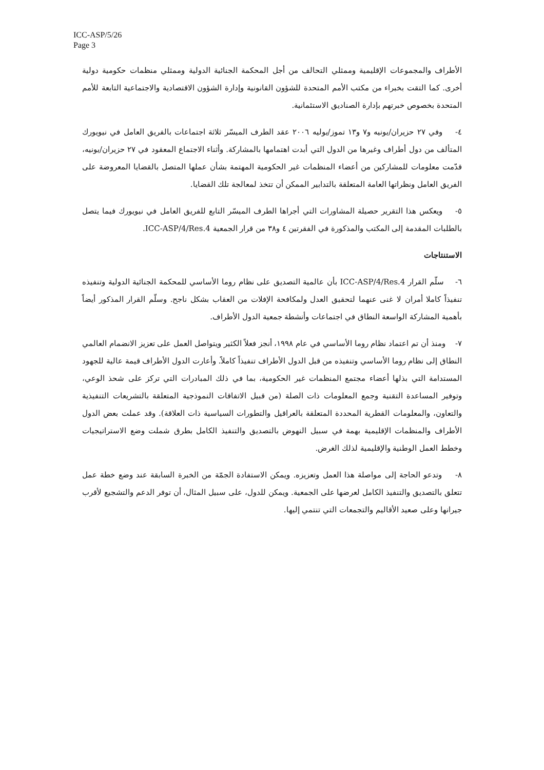ICC-ASP/5/26
Page 3
الأطراف والمجموعات الإقليمية وممثلي التحالف من أجل المحكمة الجنائية الدولية وممثلي منظمات حكومية دولية أخرى. كما التقت بخبراء من مكتب الأمم المتحدة للشؤون القانونية وإدارة الشؤون الاقتصادية والاجتماعية التابعة للأمم المتحدة بخصوص خبرتهم بإدارة الصناديق الاستئمانية.
٤- وفي ٢٧ حزيران/يونيه و٧ و١٣ تموز/يوليه ٢٠٠٦ عقد الطرف الميسّر ثلاثة اجتماعات بالفريق العامل في نيويورك المتألف من دول أطراف وغيرها من الدول التي أبدت اهتمامها بالمشاركة. وأثناء الاجتماع المعقود في ٢٧ حزيران/يونيه، قدّمت معلومات للمشاركين من أعضاء المنظمات غير الحكومية المهتمة بشأن عملها المتصل بالقضايا المعروضة على الفريق العامل ونظراتها العامة المتعلقة بالتدابير الممكن أن تتخذ لمعالجة تلك القضايا.
٥- ويعكس هذا التقرير حصيلة المشاورات التي أجراها الطرف الميسّر التابع للفريق العامل في نيويورك فيما يتصل بالطلبات المقدمة إلى المكتب والمذكورة في الفقرتين ٤ و٣٨ من قرار الجمعية ICC-ASP/4/Res.4.
الاستنتاجات
٦- سلّم القرار ICC-ASP/4/Res.4 بأن عالمية التصديق على نظام روما الأساسي للمحكمة الجنائية الدولية وتنفيذه تنفيذاً كاملا أمران لا غنى عنهما لتحقيق العدل ولمكافحة الإفلات من العقاب بشكل ناجح. وسلّم القرار المذكور أيضاً بأهمية المشاركة الواسعة النطاق في اجتماعات وأنشطة جمعية الدول الأطراف.
٧- ومنذ أن تم اعتماد نظام روما الأساسي في عام ١٩٩٨، أنجز فعلاً الكثير ويتواصل العمل على تعزيز الانضمام العالمي النطاق إلى نظام روما الأساسي وتنفيذه من قبل الدول الأطراف تنفيذاً كاملاً. وأعارت الدول الأطراف قيمة عالية للجهود المستدامة التي بذلها أعضاء مجتمع المنظمات غير الحكومية، بما في ذلك المبادرات التي تركز على شحذ الوعي، وتوفير المساعدة التقنية وجمع المعلومات ذات الصلة (من قبيل الاتفاقات النموذجية المتعلقة بالتشريعات التنفيذية والتعاون، والمعلومات القطرية المحددة المتعلقة بالعراقيل والتطورات السياسية ذات العلاقة). وقد عملت بعض الدول الأطراف والمنظمات الإقليمية بهمة في سبيل النهوض بالتصديق والتنفيذ الكامل بطرق شملت وضع الاستراتيجيات وخطط العمل الوطنية والإقليمية لذلك الغرض.
٨- وتدعو الحاجة إلى مواصلة هذا العمل وتعزيزه. ويمكن الاستفادة الجمّة من الخبرة السابقة عند وضع خطة عمل تتعلق بالتصديق والتنفيذ الكامل لعرضها على الجمعية. ويمكن للدول، على سبيل المثال، أن توفر الدعم والتشجيع لأقرب جيرانها وعلى صعيد الأقاليم والتجمعات التي تنتمي إليها.